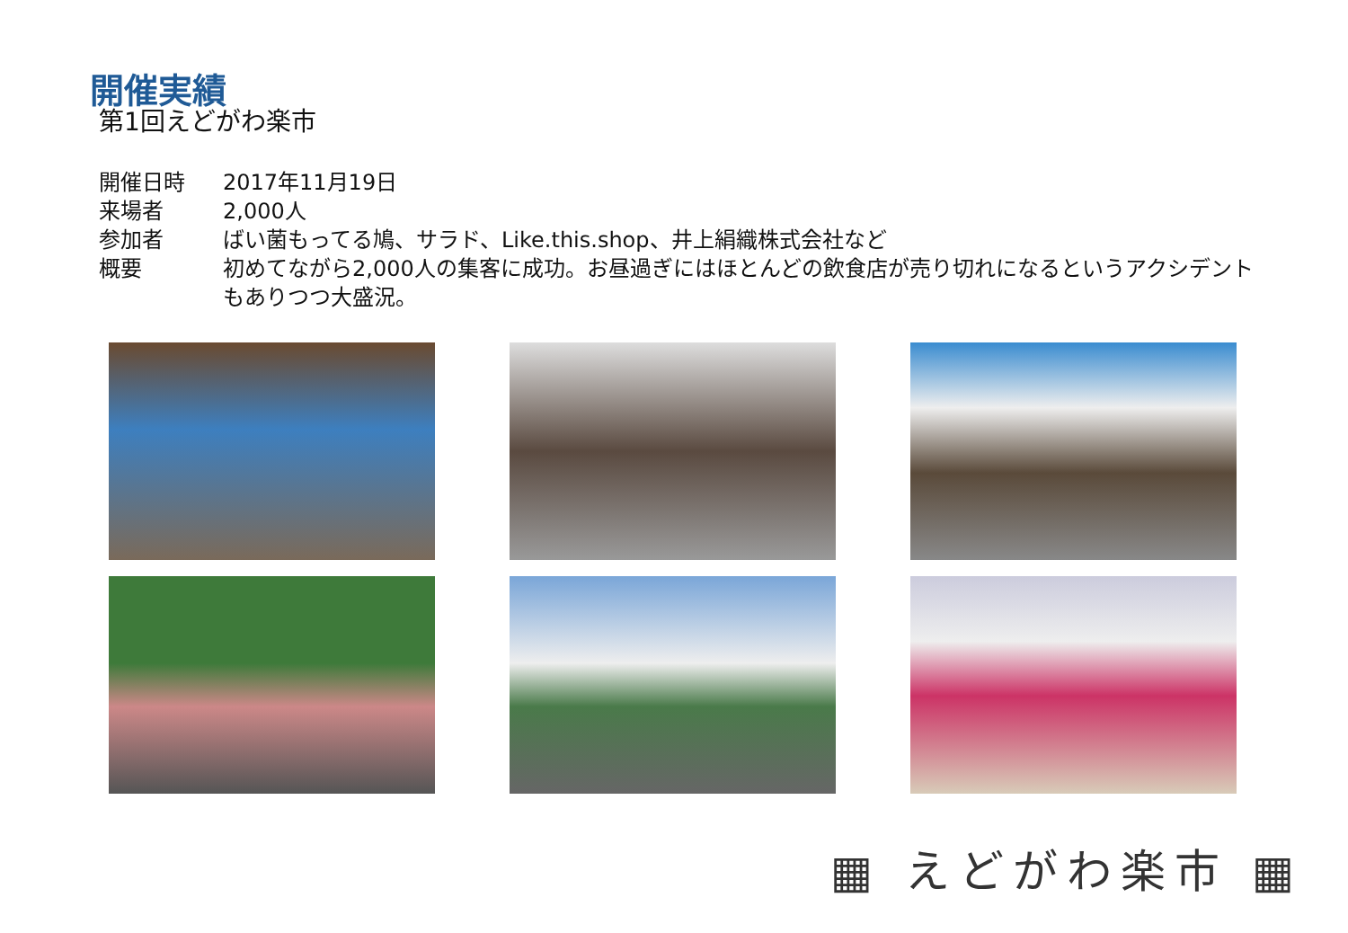開催実績
第1回えどがわ楽市
開催日時 2017年11月19日
来場者 2,000人
参加者 ばい菌もってる鳩、サラド、Like.this.shop、井上絹織株式会社など
概要 初めてながら2,000人の集客に成功。お昼過ぎにはほとんどの飲食店が売り切れになるというアクシデントもありつつ大盛況。
▦ えどがわ楽市 ▦